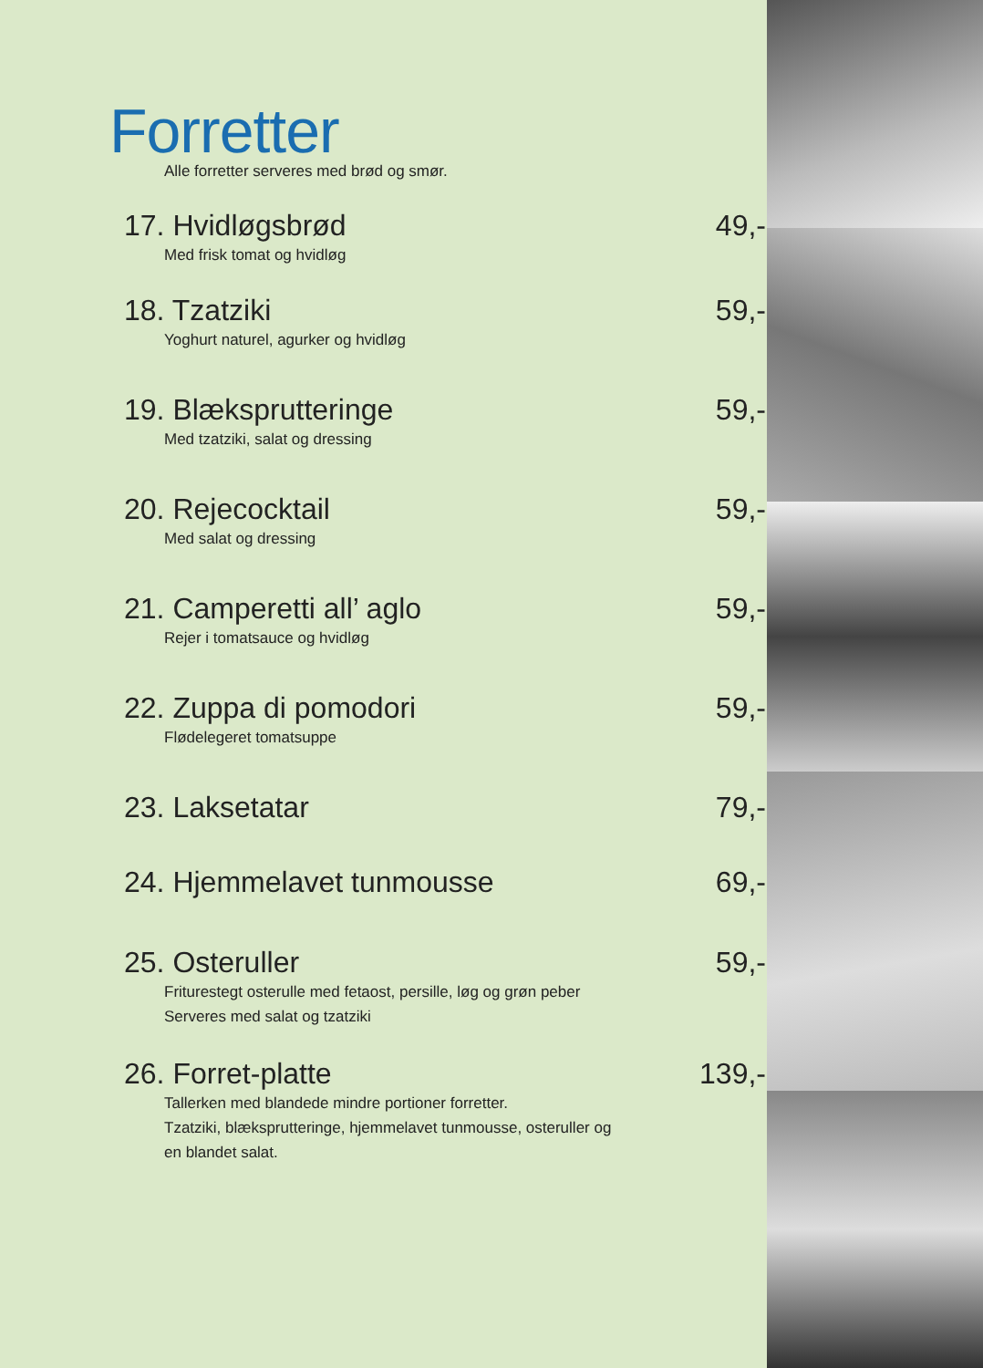Forretter
Alle forretter serveres med brød og smør.
17. Hvidløgsbrød 49,-
Med frisk tomat og hvidløg
18. Tzatziki 59,-
Yoghurt naturel, agurker og hvidløg
19. Blæksprutteringe 59,-
Med tzatziki, salat og dressing
20. Rejecocktail 59,-
Med salat og dressing
21. Camperetti all’ aglo 59,-
Rejer i tomatsauce og hvidløg
22. Zuppa di pomodori 59,-
Flødelegeret tomatsuppe
23. Laksetatar 79,-
24. Hjemmelavet tunmousse 69,-
25. Osteruller 59,-
Friturestegt osterulle med fetaost, persille, løg og grøn peber
Serveres med salat og tzatziki
26. Forret-platte 139,-
Tallerken med blandede mindre portioner forretter.
Tzatziki, blæksprutteringe, hjemmelavet tunmousse, osteruller og
en blandet salat.